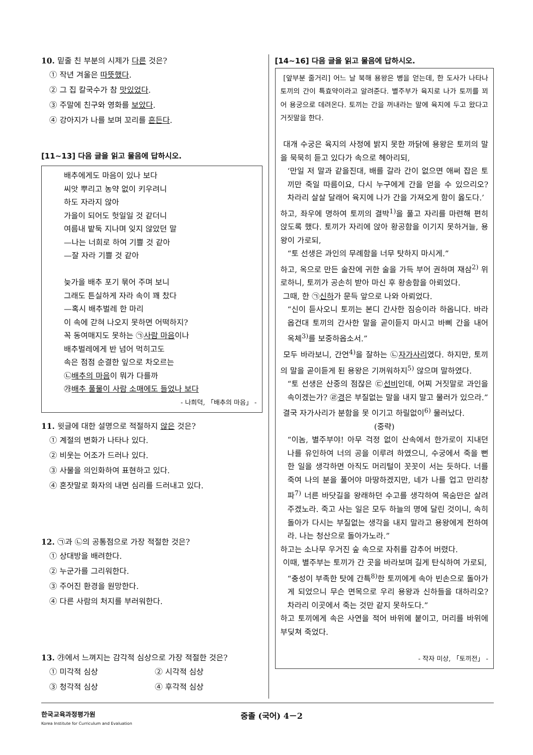10. 밑줄 친 부분의 시제가 다른 것은?
① 작년 겨울은 따뜻했다.
② 그 집 칼국수가 참 맛있었다.
③ 주말에 친구와 영화를 보았다.
④ 강아지가 나를 보며 꼬리를 흔든다.
[11~13] 다음 글을 읽고 물음에 답하시오.
배추에게도 마음이 있나 보다
씨앗 뿌리고 농약 없이 키우려니
하도 자라지 않아
가을이 되어도 헛일일 것 같더니
여름내 밭둑 지나며 잊지 않았던 말
—나는 너희로 하여 기쁠 것 같아
—잘 자라 기쁠 것 같아
늦가을 배추 포기 묶어 주며 보니
그래도 튼실하게 자라 속이 꽤 찼다
—혹시 배추벌레 한 마리
이 속에 갇혀 나오지 못하면 어떡하지?
꼭 동여매지도 못하는 ㉠사람 마음이나
배추벌레에게 반 넘어 먹히고도
속은 점점 순결한 잎으로 차오르는
㉡배추의 마음이 뭐가 다를까
㉮배추 풀물이 사람 소매에도 들었나 보다
- 나희덕, 「배추의 마음」 -
11. 윗글에 대한 설명으로 적절하지 않은 것은?
① 계절의 변화가 나타나 있다.
② 비웃는 어조가 드러나 있다.
③ 사물을 의인화하여 표현하고 있다.
④ 혼잣말로 화자의 내면 심리를 드러내고 있다.
12. ㉠과 ㉡의 공통점으로 가장 적절한 것은?
① 상대방을 배려한다.
② 누군가를 그리워한다.
③ 주어진 환경을 원망한다.
④ 다른 사람의 처지를 부러워한다.
13. ㉮에서 느껴지는 감각적 심상으로 가장 적절한 것은?
① 미각적 심상 ② 시각적 심상
③ 청각적 심상 ④ 후각적 심상
[14~16] 다음 글을 읽고 물음에 답하시오.
[앞부분 줄거리] 어느 날 북해 용왕은 병을 얻는데, 한 도사가 나타나 토끼의 간이 특효약이라고 알려준다. 별주부가 육지로 나가 토끼를 꾀어 용궁으로 데려온다. 토끼는 간을 꺼내라는 말에 육지에 두고 왔다고 거짓말을 한다.
대개 수궁은 육지의 사정에 밝지 못한 까닭에 용왕은 토끼의 말을 묵묵히 듣고 있다가 속으로 헤아리되,
‘만일 저 말과 같을진대, 배를 갈라 간이 없으면 애써 잡은 토끼만 죽일 따름이요, 다시 누구에게 간을 얻을 수 있으리오? 차라리 살살 달래어 육지에 나가 간을 가져오게 함이 옳도다.’
하고, 좌우에 명하여 토끼의 결박<sup>1)</sup>을 풀고 자리를 마련해 편히 앉도록 했다. 토끼가 자리에 앉아 황공함을 이기지 못하거늘, 용왕이 가로되,
“토 선생은 과인의 무례함을 너무 탓하지 마시게.”
하고, 옥으로 만든 술잔에 귀한 술을 가득 부어 권하며 재삼<sup>2)</sup> 위로하니, 토끼가 공손히 받아 마신 후 황송함을 아뢰었다.
그때, 한 ㉠신하가 문득 앞으로 나와 아뢰었다.
“신이 듣사오니 토끼는 본디 간사한 짐승이라 하옵니다. 바라옵건대 토끼의 간사한 말을 곧이듣지 마시고 바삐 간을 내어 옥체<sup>3)</sup>를 보중하옵소서.”
모두 바라보니, 간언<sup>4)</sup>을 잘하는 ㉡자가사리였다. 하지만, 토끼의 말을 곧이듣게 된 용왕은 기꺼워하지<sup>5)</sup> 않으며 말하였다.
“토 선생은 산중의 점잖은 ㉢선비인데, 어찌 거짓말로 과인을 속이겠는가? ㉣경은 부질없는 말을 내지 말고 물러가 있으라.”
결국 자가사리가 분함을 못 이기고 하릴없이<sup>6)</sup> 물러났다.
(중략)
“이놈, 별주부야! 아무 걱정 없이 산속에서 한가로이 지내던 나를 유인하여 너의 공을 이루려 하였으니, 수궁에서 죽을 뻔한 일을 생각하면 아직도 머리털이 꼿꼿이 서는 듯하다. 너를 죽여 나의 분을 풀어야 마땅하겠지만, 네가 나를 업고 만리창파<sup>7)</sup> 너른 바닷길을 왕래하던 수고를 생각하여 목숨만은 살려 주겠노라. 죽고 사는 일은 모두 하늘의 명에 달린 것이니, 속히 돌아가 다시는 부질없는 생각을 내지 말라고 용왕에게 전하여라. 나는 청산으로 돌아가노라.”
하고는 소나무 우거진 숲 속으로 자취를 감추어 버렸다.
이때, 별주부는 토끼가 간 곳을 바라보며 길게 탄식하여 가로되,
“충성이 부족한 탓에 간특<sup>8)</sup>한 토끼에게 속아 빈손으로 돌아가게 되었으니 무슨 면목으로 우리 용왕과 신하들을 대하리오? 차라리 이곳에서 죽는 것만 같지 못하도다.”
하고 토끼에게 속은 사연을 적어 바위에 붙이고, 머리를 바위에 부딪쳐 죽었다.
- 작자 미상, 「토끼전」 -
한국교육과정평가원
Korea Institute for Curriculum and Evaluation 중졸 (국어) 4－2